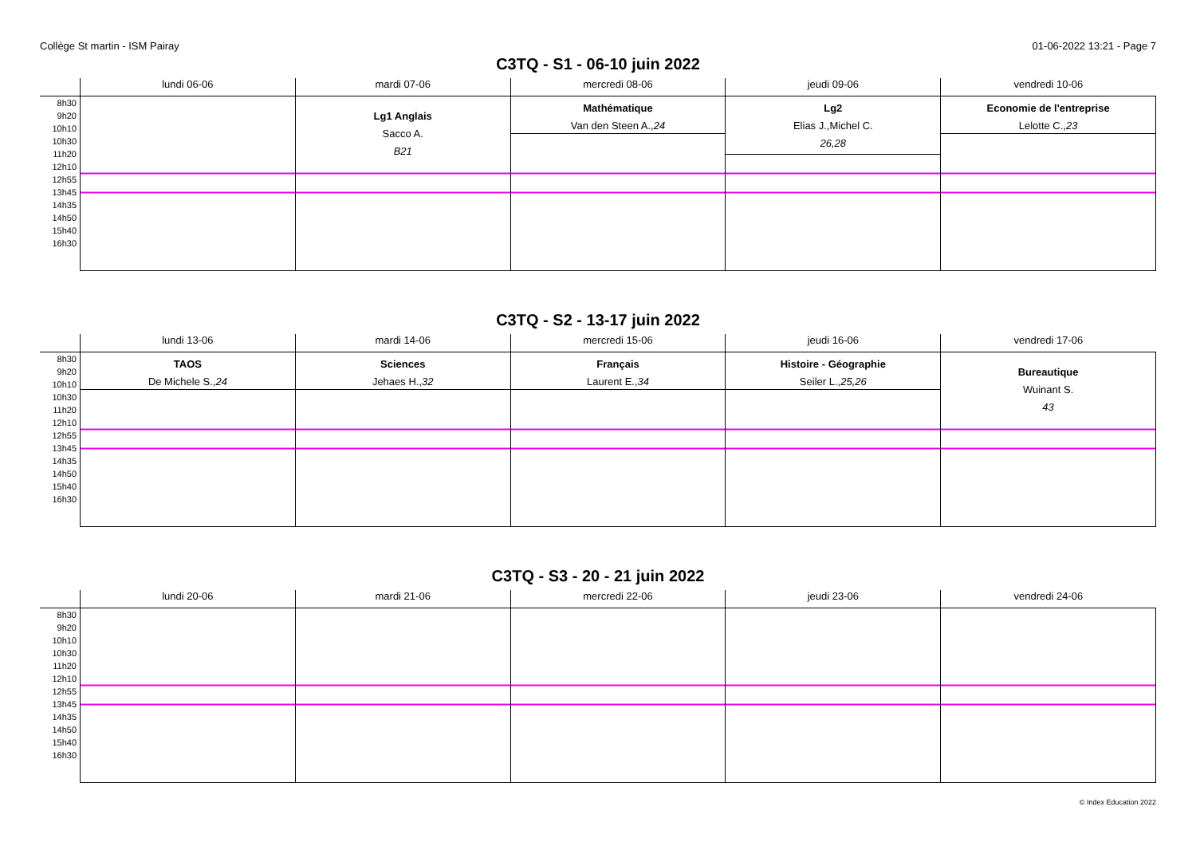Collège St martin - ISM Pairay 01-06-2022 13:21 - Page 7
C3TQ - S1 - 06-10 juin 2022
| | lundi 06-06 | mardi 07-06 | mercredi 08-06 | jeudi 09-06 | vendredi 10-06 |
| --- | --- | --- | --- | --- | --- |
| 8h30 9h20 10h10 10h30 11h20 12h10 12h55 13h45 14h35 14h50 15h40 16h30 | | Lg1 Anglais Sacco A. B21 | Mathématique Van den Steen A., 24 | Lg2 Elias J.,Michel C. 26,28 | Economie de l'entreprise Lelotte C., 23 |
C3TQ - S2 - 13-17 juin 2022
| | lundi 13-06 | mardi 14-06 | mercredi 15-06 | jeudi 16-06 | vendredi 17-06 |
| --- | --- | --- | --- | --- | --- |
| 8h30 9h20 10h10 10h30 11h20 12h10 12h55 13h45 14h35 14h50 15h40 16h30 | TAOS De Michele S., 24 | Sciences Jehaes H., 32 | Français Laurent E., 34 | Histoire - Géographie Seiler L., 25,26 | Bureautique Wuinant S. 43 |
C3TQ - S3 - 20 - 21 juin 2022
| | lundi 20-06 | mardi 21-06 | mercredi 22-06 | jeudi 23-06 | vendredi 24-06 |
| --- | --- | --- | --- | --- | --- |
| 8h30 9h20 10h10 10h30 11h20 12h10 12h55 13h45 14h35 14h50 15h40 16h30 | | | | | |
© Index Education 2022